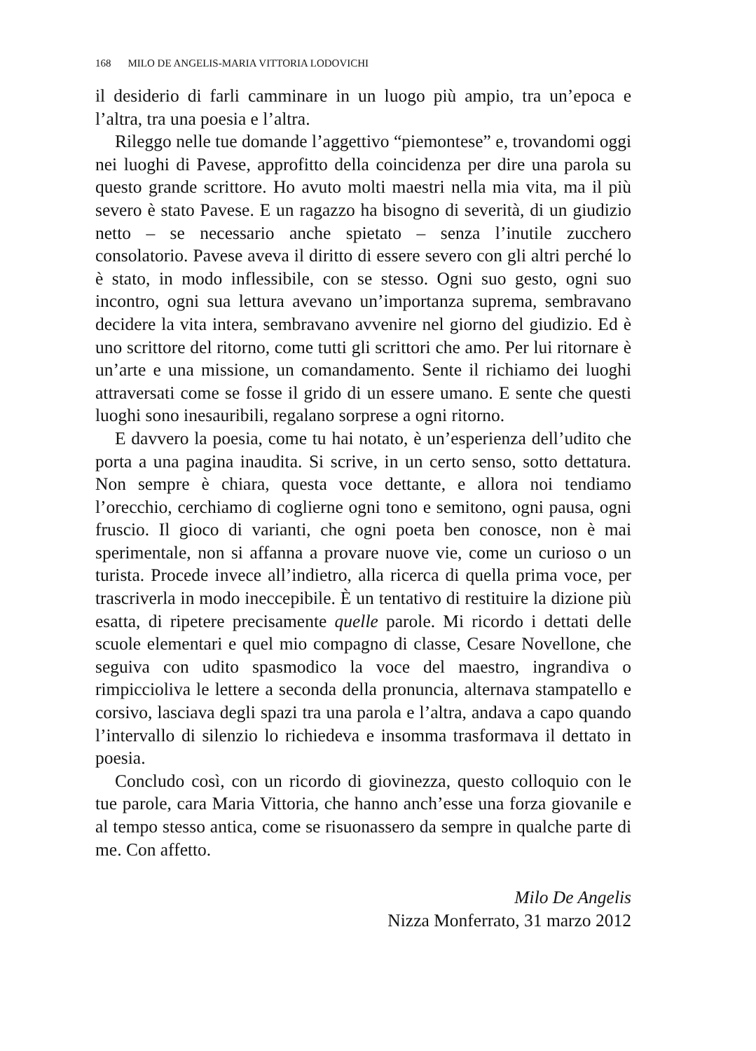168 MILO DE ANGELIS-MARIA VITTORIA LODOVICHI
il desiderio di farli camminare in un luogo più ampio, tra un’epoca e l’altra, tra una poesia e l’altra.
Rileggo nelle tue domande l’aggettivo “piemontese” e, trovandomi oggi nei luoghi di Pavese, approfitto della coincidenza per dire una parola su questo grande scrittore. Ho avuto molti maestri nella mia vita, ma il più severo è stato Pavese. E un ragazzo ha bisogno di severità, di un giudizio netto – se necessario anche spietato – senza l’inutile zucchero consolatorio. Pavese aveva il diritto di essere severo con gli altri perché lo è stato, in modo inflessibile, con se stesso. Ogni suo gesto, ogni suo incontro, ogni sua lettura avevano un’importanza suprema, sembravano decidere la vita intera, sembravano avvenire nel giorno del giudizio. Ed è uno scrittore del ritorno, come tutti gli scrittori che amo. Per lui ritornare è un’arte e una missione, un comandamento. Sente il richiamo dei luoghi attraversati come se fosse il grido di un essere umano. E sente che questi luoghi sono inesauribili, regalano sorprese a ogni ritorno.
E davvero la poesia, come tu hai notato, è un’esperienza dell’udito che porta a una pagina inaudita. Si scrive, in un certo senso, sotto dettatura. Non sempre è chiara, questa voce dettante, e allora noi tendiamo l’orecchio, cerchiamo di coglierne ogni tono e semitono, ogni pausa, ogni fruscio. Il gioco di varianti, che ogni poeta ben conosce, non è mai sperimentale, non si affanna a provare nuove vie, come un curioso o un turista. Procede invece all’indietro, alla ricerca di quella prima voce, per trascriverla in modo ineccepibile. È un tentativo di restituire la dizione più esatta, di ripetere precisamente quelle parole. Mi ricordo i dettati delle scuole elementari e quel mio compagno di classe, Cesare Novellone, che seguiva con udito spasmodico la voce del maestro, ingrandiva o rimpicciolivа le lettere a seconda della pronuncia, alternava stampatello e corsivo, lasciava degli spazi tra una parola e l’altra, andava a capo quando l’intervallo di silenzio lo richiedeva e insomma trasformava il dettato in poesia.
Concludo così, con un ricordo di giovinezza, questo colloquio con le tue parole, cara Maria Vittoria, che hanno anch’esse una forza giovanile e al tempo stesso antica, come se risuonassero da sempre in qualche parte di me. Con affetto.
Milo De Angelis
Nizza Monferrato, 31 marzo 2012